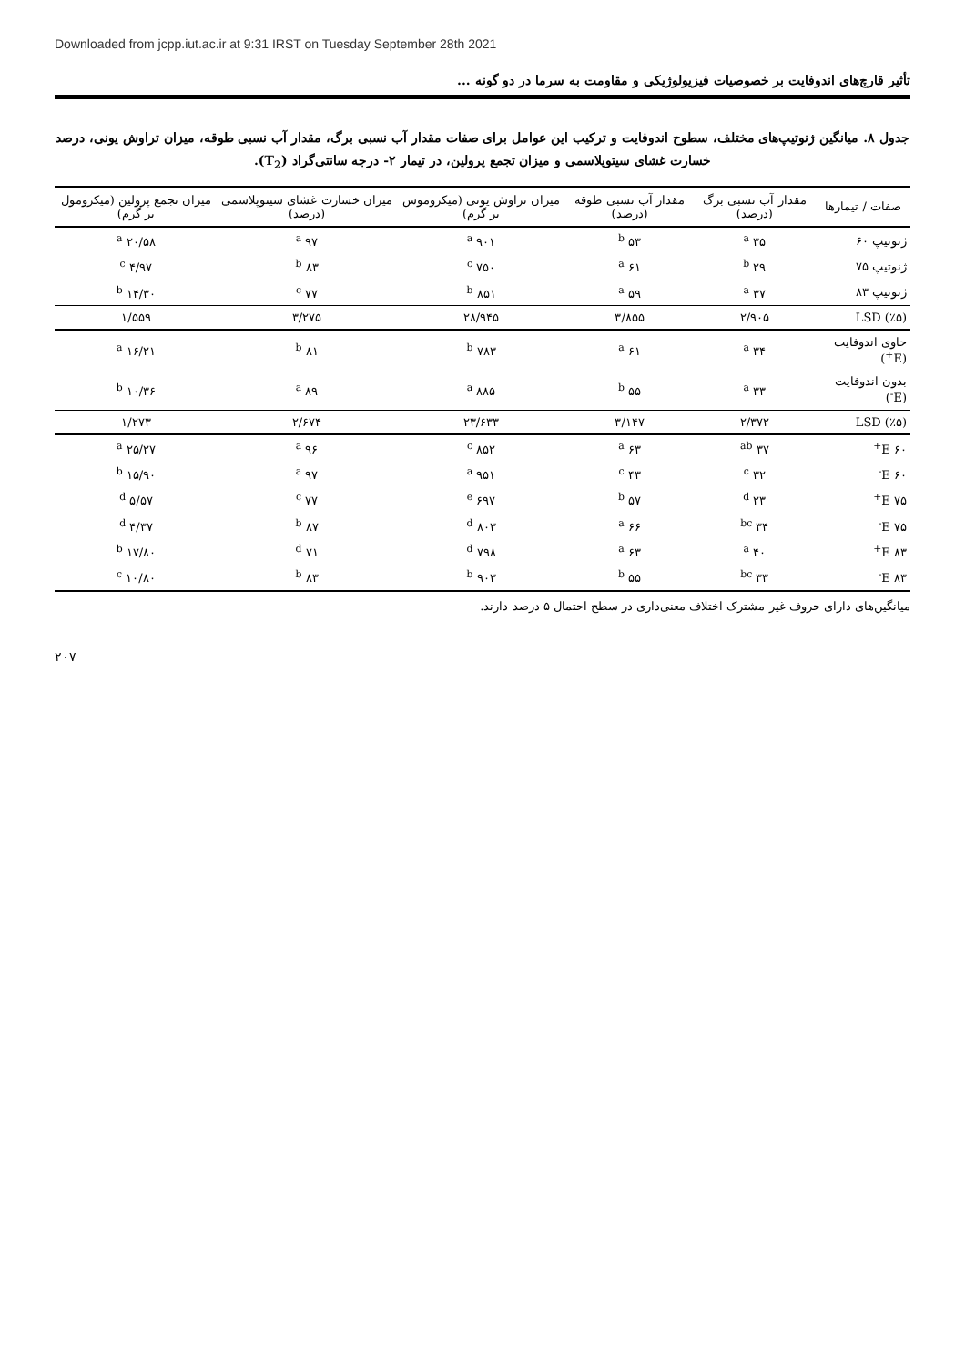Downloaded from jcpp.iut.ac.ir at 9:31 IRST on Tuesday September 28th 2021
تأثیر قارچ‌های اندوفایت بر خصوصیات فیزیولوژیکی و مقاومت به سرما در دو گونه ...
جدول ۸. میانگین ژنوتیپ‌های مختلف، سطوح اندوفایت و ترکیب این عوامل برای صفات مقدار آب نسبی برگ، مقدار آب نسبی طوقه، میزان تراوش یونی، درصد خسارت غشای سیتوپلاسمی و میزان تجمع پرولین، در تیمار ۲- درجه سانتی‌گراد (T<sub>2</sub>).
| صفات / تیمارها | مقدار آب نسبی برگ (درصد) | مقدار آب نسبی طوقه (درصد) | میزان تراوش یونی (میکروموس بر گرم) | میزان خسارت غشای سیتوپلاسمی (درصد) | میزان تجمع پرولین (میکرومول بر گرم) |
| --- | --- | --- | --- | --- | --- |
| ژنوتیپ ۶۰ | ۳۵ <sup>a</sup> | ۵۳ <sup>b</sup> | ۹۰۱ <sup>a</sup> | ۹۷ <sup>a</sup> | ۲۰/۵۸ <sup>a</sup> |
| ژنوتیپ ۷۵ | ۲۹ <sup>b</sup> | ۶۱ <sup>a</sup> | ۷۵۰ <sup>c</sup> | ۸۳ <sup>b</sup> | ۴/۹۷ <sup>c</sup> |
| ژنوتیپ ۸۳ | ۳۷ <sup>a</sup> | ۵۹ <sup>a</sup> | ۸۵۱ <sup>b</sup> | ۷۷ <sup>c</sup> | ۱۴/۳۰ <sup>b</sup> |
| LSD (٪۵) | ۲/۹۰۵ | ۳/۸۵۵ | ۲۸/۹۴۵ | ۳/۲۷۵ | ۱/۵۵۹ |
| حاوی اندوفایت (E<sup>+</sup>) | ۳۴ <sup>a</sup> | ۶۱ <sup>a</sup> | ۷۸۳ <sup>b</sup> | ۸۱ <sup>b</sup> | ۱۶/۲۱ <sup>a</sup> |
| بدون اندوفایت (E<sup>-</sup>) | ۳۳ <sup>a</sup> | ۵۵ <sup>b</sup> | ۸۸۵ <sup>a</sup> | ۸۹ <sup>a</sup> | ۱۰/۳۶ <sup>b</sup> |
| LSD (٪۵) | ۲/۳۷۲ | ۳/۱۴۷ | ۲۳/۶۳۳ | ۲/۶۷۴ | ۱/۲۷۳ |
| ۶۰ E<sup>+</sup> | ۳۷ <sup>ab</sup> | ۶۳ <sup>a</sup> | ۸۵۲ <sup>c</sup> | ۹۶ <sup>a</sup> | ۲۵/۲۷ <sup>a</sup> |
| ۶۰ E<sup>-</sup> | ۳۲ <sup>c</sup> | ۴۳ <sup>c</sup> | ۹۵۱ <sup>a</sup> | ۹۷ <sup>a</sup> | ۱۵/۹۰ <sup>b</sup> |
| ۷۵ E<sup>+</sup> | ۲۳ <sup>d</sup> | ۵۷ <sup>b</sup> | ۶۹۷ <sup>e</sup> | ۷۷ <sup>c</sup> | ۵/۵۷ <sup>d</sup> |
| ۷۵ E<sup>-</sup> | ۳۴ <sup>bc</sup> | ۶۶ <sup>a</sup> | ۸۰۳ <sup>d</sup> | ۸۷ <sup>b</sup> | ۴/۳۷ <sup>d</sup> |
| ۸۳ E<sup>+</sup> | ۴۰ <sup>a</sup> | ۶۳ <sup>a</sup> | ۷۹۸ <sup>d</sup> | ۷۱ <sup>d</sup> | ۱۷/۸۰ <sup>b</sup> |
| ۸۳ E<sup>-</sup> | ۳۳ <sup>bc</sup> | ۵۵ <sup>b</sup> | ۹۰۳ <sup>b</sup> | ۸۳ <sup>b</sup> | ۱۰/۸۰ <sup>c</sup> |
میانگین‌های دارای حروف غیر مشترک اختلاف معنی‌داری در سطح احتمال ۵ درصد دارند.
۲۰۷